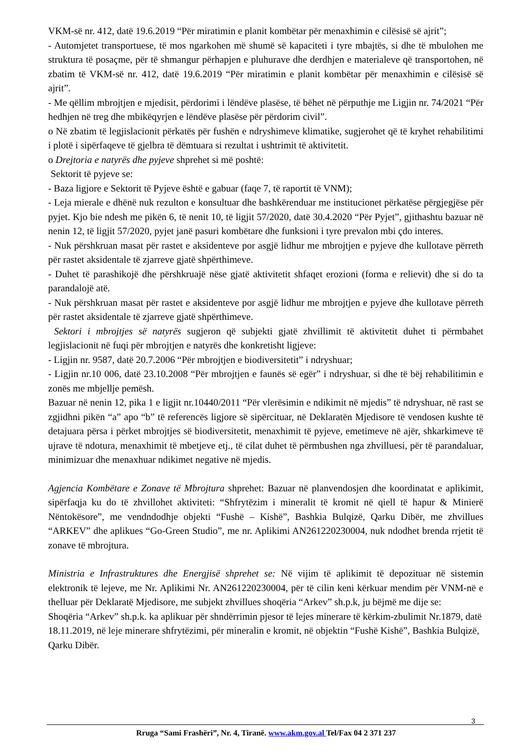VKM-së nr. 412, datë 19.6.2019 “Për miratimin e planit kombëtar për menaxhimin e cilësisë së ajrit”;
- Automjetet transportuese, të mos ngarkohen më shumë së kapaciteti i tyre mbajtës, si dhe të mbulohen me struktura të posaçme, për të shmangur përhapjen e pluhurave dhe derdhjen e materialeve që transportohen, në zbatim të VKM-së nr. 412, datë 19.6.2019 “Për miratimin e planit kombëtar për menaxhimin e cilësisë së ajrit”.
- Me qëllim mbrojtjen e mjedisit, përdorimi i lëndëve plasëse, të bëhet në përputhje me Ligjin nr. 74/2021 “Për hedhjen në treg dhe mbikëqyrjen e lëndëve plasëse për përdorim civil”.
o Në zbatim të legjislacionit përkatës për fushën e ndryshimeve klimatike, sugjerohet që të kryhet rehabilitimi i plotë i sipërfaqeve të gjelbra të dëmtuara si rezultat i ushtrimit të aktivitetit.
o Drejtoria e natyrës dhe pyjeve shprehet si më poshtë:
Sektorit të pyjeve se:
- Baza ligjore e Sektorit të Pyjeve është e gabuar (faqe 7, të raportit të VNM);
- Leja mierale e dhënë nuk rezulton e konsultuar dhe bashkërenduar me institucionet përkatëse përgjegjëse për pyjet. Kjo bie ndesh me pikën 6, të nenit 10, të ligjit 57/2020, datë 30.4.2020 “Për Pyjet”, gjithashtu bazuar në nenin 12, të ligjit 57/2020, pyjet janë pasuri kombëtare dhe funksioni i tyre prevalon mbi çdo interes.
- Nuk përshkruan masat për rastet e aksidenteve por asgjë lidhur me mbrojtjen e pyjeve dhe kullotave përreth për rastet aksidentale të zjarreve gjatë shpërthimeve.
- Duhet të parashikojë dhe përshkruajë nëse gjatë aktivitetit shfaqet erozioni (forma e relievit) dhe si do ta parandalojë atë.
- Nuk përshkruan masat për rastet e aksidenteve por asgjë lidhur me mbrojtjen e pyjeve dhe kullotave përreth për rastet aksidentale të zjarreve gjatë shpërthimeve.
Sektori i mbrojtjes së natyrës sugjeron që subjekti gjatë zhvillimit të aktivitetit duhet ti përmbahet legjislacionit në fuqi për mbrojtjen e natyrës dhe konkretisht ligjeve:
- Ligjin nr. 9587, datë 20.7.2006 “Për mbrojtjen e biodiversitetit” i ndryshuar;
- Ligjin nr.10 006, datë 23.10.2008 “Për mbrojtjen e faunës së egër” i ndryshuar, si dhe të bëj rehabilitimin e zonës me mbjellje pemësh.
Bazuar në nenin 12, pika 1 e ligjit nr.10440/2011 “Për vlerësimin e ndikimit në mjedis” të ndryshuar, në rast se zgjidhni pikën “a” apo “b” të referencës ligjore së sipërcituar, në Deklaratën Mjedisore të vendosen kushte të detajuara përsa i përket mbrojtjes së biodiversitetit, menaxhimit të pyjeve, emetimeve në ajër, shkarkimeve të ujrave të ndotura, menaxhimit të mbetjeve etj., të cilat duhet të përmbushen nga zhvilluesi, për të parandaluar, minimizuar dhe menaxhuar ndikimet negative në mjedis.
Agjencia Kombëtare e Zonave të Mbrojtura shprehet: Bazuar në planvendosjen dhe koordinatat e aplikimit, sipërfaqja ku do të zhvillohet aktiviteti: “Shfrytëzim i mineralit të kromit në qiell të hapur & Minierë Nëntokësore”, me vendndodhje objekti “Fushë – Kishë”, Bashkia Bulqizë, Qarku Dibër, me zhvillues “ARKEV” dhe aplikues “Go-Green Studio”, me nr. Aplikimi AN261220230004, nuk ndodhet brenda rrjetit të zonave të mbrojtura.
Ministria e Infrastruktures dhe Energjisë shprehet se: Në vijim të aplikimit të depozituar në sistemin elektronik të lejeve, me Nr. Aplikimi Nr. AN261220230004, për të cilin keni kërkuar mendim për VNM-në e thelluar për Deklaratë Mjedisore, me subjekt zhvillues shoqëria “Arkev” sh.p.k, ju bëjmë me dije se:
Shoqëria “Arkev” sh.p.k. ka aplikuar për shndërrimin pjesor të lejes minerare të kërkim-zbulimit Nr.1879, datë 18.11.2019, në leje minerare shfrytëzimi, për mineralin e kromit, në objektin “Fushë Kishë”, Bashkia Bulqizë, Qarku Dibër.
3
Rruga “Sami Frashëri”, Nr. 4, Tiranë. www.akm.gov.al Tel/Fax 04 2 371 237